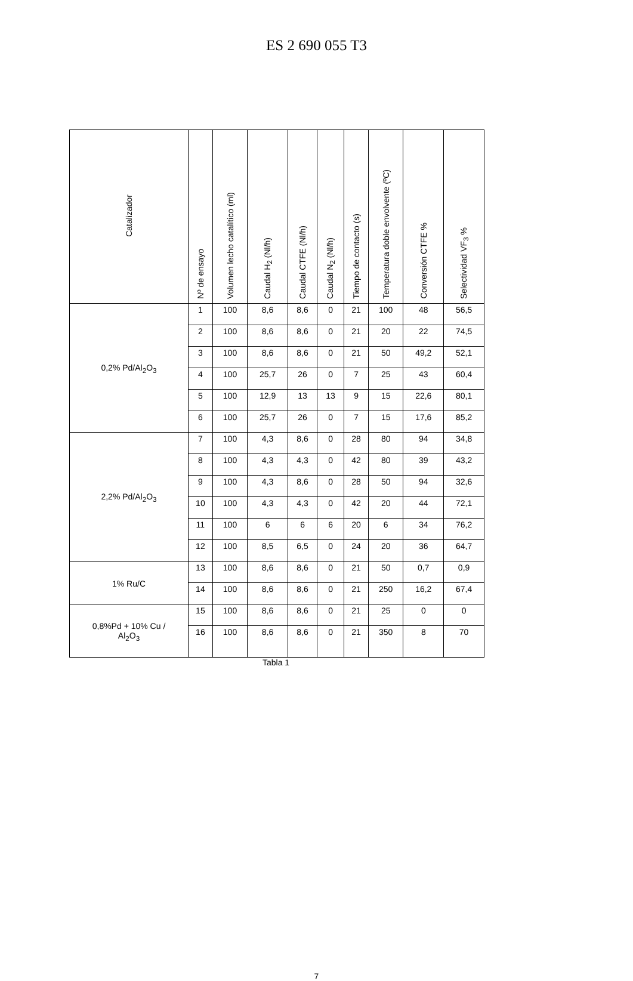ES 2 690 055 T3
| Catalizador | Nº de ensayo | Volumen lecho catalítico (ml) | Caudal H<sub>2</sub> (Nl/h) | Caudal CTFE (Nl/h) | Caudal N<sub>2</sub> (Nl/h) | Tiempo de contacto (s) | Temperatura doble envolvente (ºC) | Conversión CTFE % | Selectividad VF<sub>3</sub> % |
| --- | --- | --- | --- | --- | --- | --- | --- | --- | --- |
| 0,2% Pd/Al<sub>2</sub>O<sub>3</sub> | 1 | 100 | 8,6 | 8,6 | 0 | 21 | 100 | 48 | 56,5 |
| | 2 | 100 | 8,6 | 8,6 | 0 | 21 | 20 | 22 | 74,5 |
| | 3 | 100 | 8,6 | 8,6 | 0 | 21 | 50 | 49,2 | 52,1 |
| | 4 | 100 | 25,7 | 26 | 0 | 7 | 25 | 43 | 60,4 |
| | 5 | 100 | 12,9 | 13 | 13 | 9 | 15 | 22,6 | 80,1 |
| | 6 | 100 | 25,7 | 26 | 0 | 7 | 15 | 17,6 | 85,2 |
| 2,2% Pd/Al<sub>2</sub>O<sub>3</sub> | 7 | 100 | 4,3 | 8,6 | 0 | 28 | 80 | 94 | 34,8 |
| | 8 | 100 | 4,3 | 4,3 | 0 | 42 | 80 | 39 | 43,2 |
| | 9 | 100 | 4,3 | 8,6 | 0 | 28 | 50 | 94 | 32,6 |
| | 10 | 100 | 4,3 | 4,3 | 0 | 42 | 20 | 44 | 72,1 |
| | 11 | 100 | 6 | 6 | 6 | 20 | 6 | 34 | 76,2 |
| | 12 | 100 | 8,5 | 6,5 | 0 | 24 | 20 | 36 | 64,7 |
| 1% Ru/C | 13 | 100 | 8,6 | 8,6 | 0 | 21 | 50 | 0,7 | 0,9 |
| | 14 | 100 | 8,6 | 8,6 | 0 | 21 | 250 | 16,2 | 67,4 |
| 0,8%Pd + 10% Cu / Al<sub>2</sub>O<sub>3</sub> | 15 | 100 | 8,6 | 8,6 | 0 | 21 | 25 | 0 | 0 |
| | 16 | 100 | 8,6 | 8,6 | 0 | 21 | 350 | 8 | 70 |
Tabla 1
7